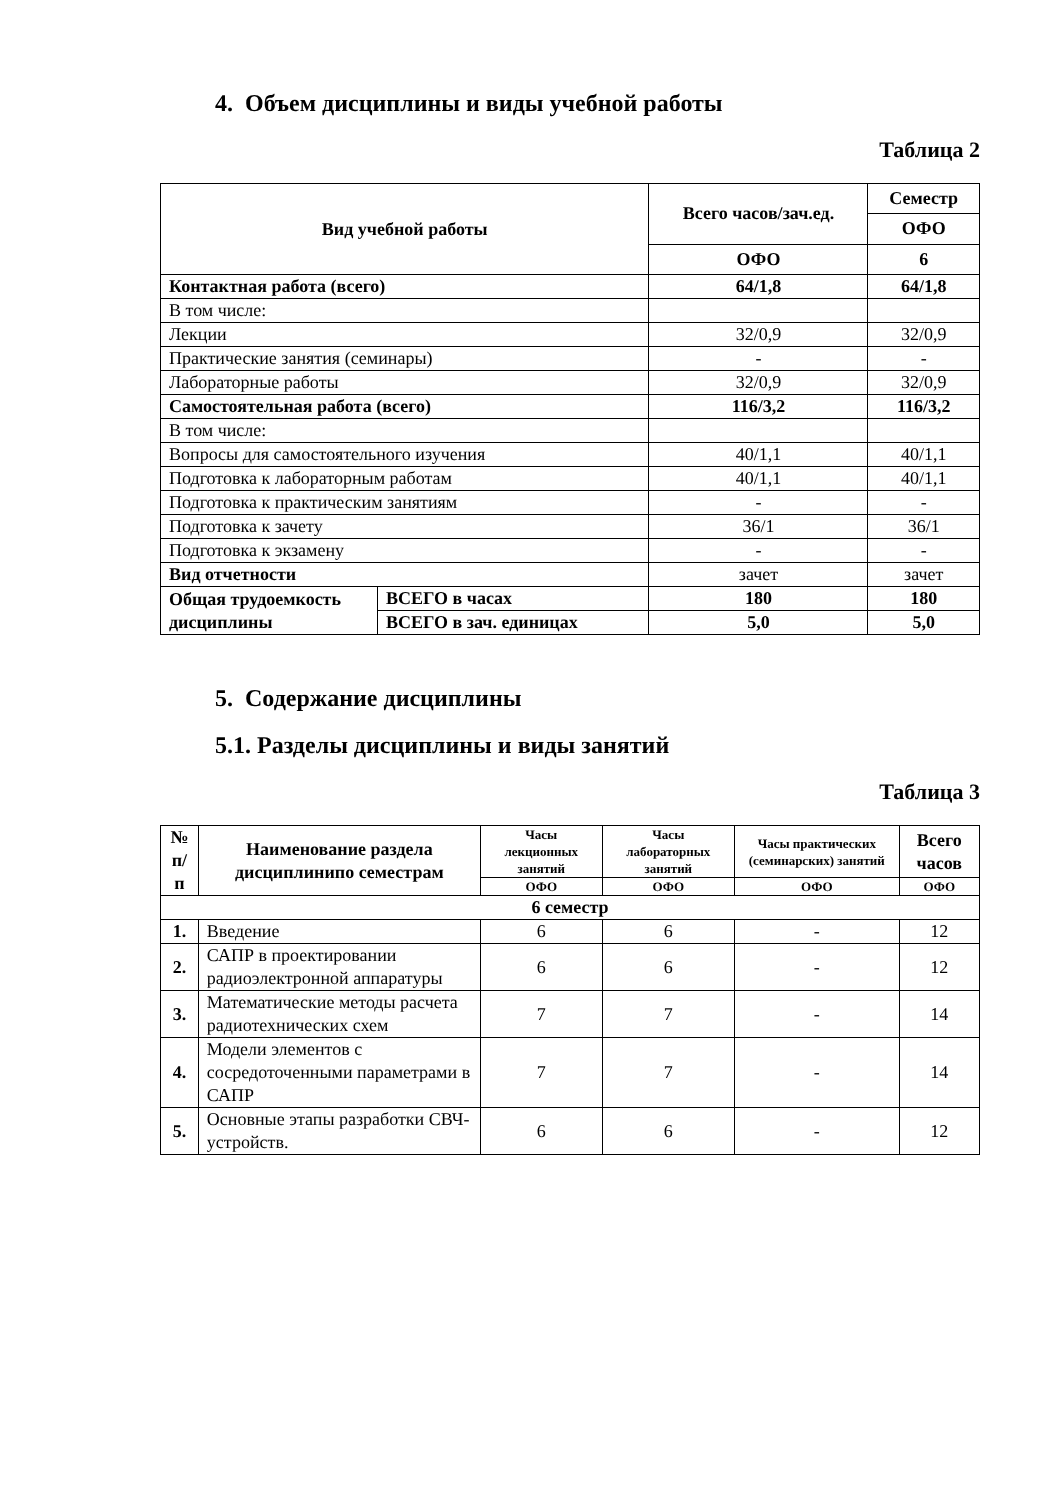4. Объем дисциплины и виды учебной работы
Таблица 2
| Вид учебной работы | | Всего часов/зач.ед. | Семестр |
| --- | --- | --- | --- |
| | | | ОФО |
| | | ОФО | 6 |
| Контактная работа (всего) | | 64/1,8 | 64/1,8 |
| В том числе: | | | |
| Лекции | | 32/0,9 | 32/0,9 |
| Практические занятия (семинары) | | - | - |
| Лабораторные работы | | 32/0,9 | 32/0,9 |
| Самостоятельная работа (всего) | | 116/3,2 | 116/3,2 |
| В том числе: | | | |
| Вопросы для самостоятельного изучения | | 40/1,1 | 40/1,1 |
| Подготовка к лабораторным работам | | 40/1,1 | 40/1,1 |
| Подготовка к практическим занятиям | | - | - |
| Подготовка к зачету | | 36/1 | 36/1 |
| Подготовка к экзамену | | - | - |
| Вид отчетности | | зачет | зачет |
| Общая трудоемкость дисциплины | ВСЕГО в часах | 180 | 180 |
| | ВСЕГО в зач. единицах | 5,0 | 5,0 |
5. Содержание дисциплины
5.1. Разделы дисциплины и виды занятий
Таблица 3
| № п/п | Наименование раздела дисциплинипо семестрам | Часы лекционных занятий | Часы лабораторных занятий | Часы практических (семинарских) занятий | Всего часов |
| --- | --- | --- | --- | --- | --- |
| | | ОФО | ОФО | ОФО | ОФО |
| 6 семестр | | | | | |
| 1. | Введение | 6 | 6 | - | 12 |
| 2. | САПР в проектировании радиоэлектронной аппаратуры | 6 | 6 | - | 12 |
| 3. | Математические методы расчета радиотехнических схем | 7 | 7 | - | 14 |
| 4. | Модели элементов с сосредоточенными параметрами в САПР | 7 | 7 | - | 14 |
| 5. | Основные этапы разработки СВЧ-устройств. | 6 | 6 | - | 12 |